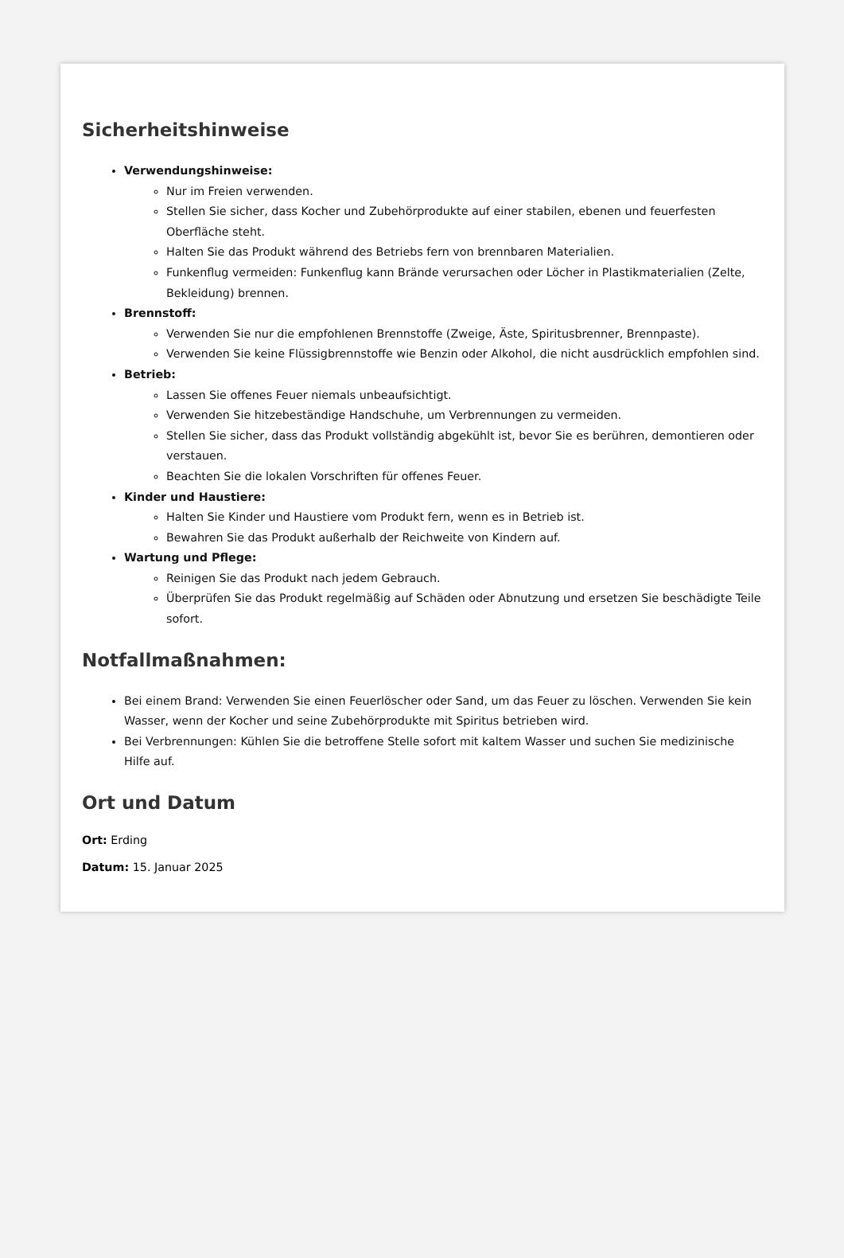Sicherheitshinweise
Verwendungshinweise:
Nur im Freien verwenden.
Stellen Sie sicher, dass Kocher und Zubehörprodukte auf einer stabilen, ebenen und feuerfesten Oberfläche steht.
Halten Sie das Produkt während des Betriebs fern von brennbaren Materialien.
Funkenflug vermeiden: Funkenflug kann Brände verursachen oder Löcher in Plastikmaterialien (Zelte, Bekleidung) brennen.
Brennstoff:
Verwenden Sie nur die empfohlenen Brennstoffe (Zweige, Äste, Spiritusbrenner, Brennpaste).
Verwenden Sie keine Flüssigbrennstoffe wie Benzin oder Alkohol, die nicht ausdrücklich empfohlen sind.
Betrieb:
Lassen Sie offenes Feuer niemals unbeaufsichtigt.
Verwenden Sie hitzebeständige Handschuhe, um Verbrennungen zu vermeiden.
Stellen Sie sicher, dass das Produkt vollständig abgekühlt ist, bevor Sie es berühren, demontieren oder verstauen.
Beachten Sie die lokalen Vorschriften für offenes Feuer.
Kinder und Haustiere:
Halten Sie Kinder und Haustiere vom Produkt fern, wenn es in Betrieb ist.
Bewahren Sie das Produkt außerhalb der Reichweite von Kindern auf.
Wartung und Pflege:
Reinigen Sie das Produkt nach jedem Gebrauch.
Überprüfen Sie das Produkt regelmäßig auf Schäden oder Abnutzung und ersetzen Sie beschädigte Teile sofort.
Notfallmaßnahmen:
Bei einem Brand: Verwenden Sie einen Feuerlöscher oder Sand, um das Feuer zu löschen. Verwenden Sie kein Wasser, wenn der Kocher und seine Zubehörprodukte mit Spiritus betrieben wird.
Bei Verbrennungen: Kühlen Sie die betroffene Stelle sofort mit kaltem Wasser und suchen Sie medizinische Hilfe auf.
Ort und Datum
Ort: Erding
Datum: 15. Januar 2025